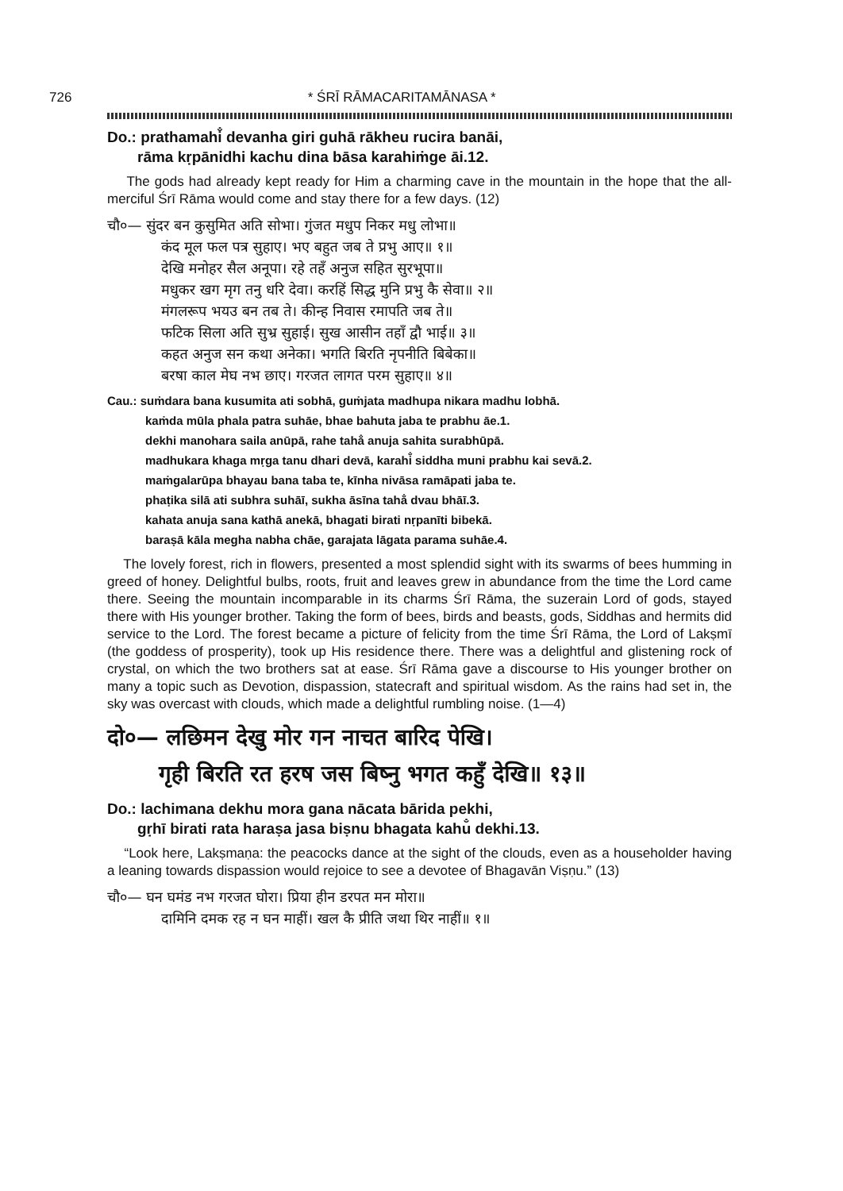726
* ŚRĪ RĀMACARITAMĀNASA *
Do.: prathamahi̐ devanha giri guhā rākheu rucira banāi,
rāma kṛpānidhi kachu dina bāsa karahiṁge āi.12.
The gods had already kept ready for Him a charming cave in the mountain in the hope that the all-merciful Śrī Rāma would come and stay there for a few days. (12)
चौ०— सुंदर बन कुसुमित अति सोभा। गुंजत मधुप निकर मधु लोभा॥
कंद मूल फल पत्र सुहाए। भए बहुत जब ते प्रभु आए॥ १॥
देखि मनोहर सैल अनूपा। रहे तहँ अनुज सहित सुरभूपा॥
मधुकर खग मृग तनु धरि देवा। करहिं सिद्ध मुनि प्रभु कै सेवा॥ २॥
मंगलरूप भयउ बन तब ते। कीन्ह निवास रमापति जब ते॥
फटिक सिला अति सुभ्र सुहाई। सुख आसीन तहाँ द्वौ भाई॥ ३॥
कहत अनुज सन कथा अनेका। भगति बिरति नृपनीति बिबेका॥
बरषा काल मेघ नभ छाए। गरजत लागत परम सुहाए॥ ४॥
Cau.: suṁdara bana kusumita ati sobhā, guṁjata madhupa nikara madhu lobhā.
kaṁda mūla phala patra suhāe, bhae bahuta jaba te prabhu āe.1.
dekhi manohara saila anūpā, rahe taha̐ anuja sahita surabhūpā.
madhukara khaga mṛga tanu dhari devā, karahi̐ siddha muni prabhu kai sevā.2.
maṁgalarūpa bhayau bana taba te, kīnha nivāsa ramāpati jaba te.
phaṭika silā ati subhra suhāī, sukha āsīna taha̐ dvau bhāī.3.
kahata anuja sana kathā anekā, bhagati birati nṛpanīti bibekā.
baraṣā kāla megha nabha chāe, garajata lāgata parama suhāe.4.
The lovely forest, rich in flowers, presented a most splendid sight with its swarms of bees humming in greed of honey. Delightful bulbs, roots, fruit and leaves grew in abundance from the time the Lord came there. Seeing the mountain incomparable in its charms Śrī Rāma, the suzerain Lord of gods, stayed there with His younger brother. Taking the form of bees, birds and beasts, gods, Siddhas and hermits did service to the Lord. The forest became a picture of felicity from the time Śrī Rāma, the Lord of Lakṣmī (the goddess of prosperity), took up His residence there. There was a delightful and glistening rock of crystal, on which the two brothers sat at ease. Śrī Rāma gave a discourse to His younger brother on many a topic such as Devotion, dispassion, statecraft and spiritual wisdom. As the rains had set in, the sky was overcast with clouds, which made a delightful rumbling noise. (1—4)
दो०— लछिमन देखु मोर गन नाचत बारिद पेखि।
गृही बिरति रत हरष जस बिष्नु भगत कहुँ देखि॥ १३॥
Do.: lachimana dekhu mora gana nācata bārida pekhi,
gṛhī birati rata haraṣa jasa biṣnu bhagata kahu̐ dekhi.13.
“Look here, Lakṣmaṇa: the peacocks dance at the sight of the clouds, even as a householder having a leaning towards dispassion would rejoice to see a devotee of Bhagavān Viṣṇu.” (13)
चौ०— घन घमंड नभ गरजत घोरा। प्रिया हीन डरपत मन मोरा॥
दामिनि दमक रह न घन माहीं। खल कै प्रीति जथा थिर नाहीं॥ १॥